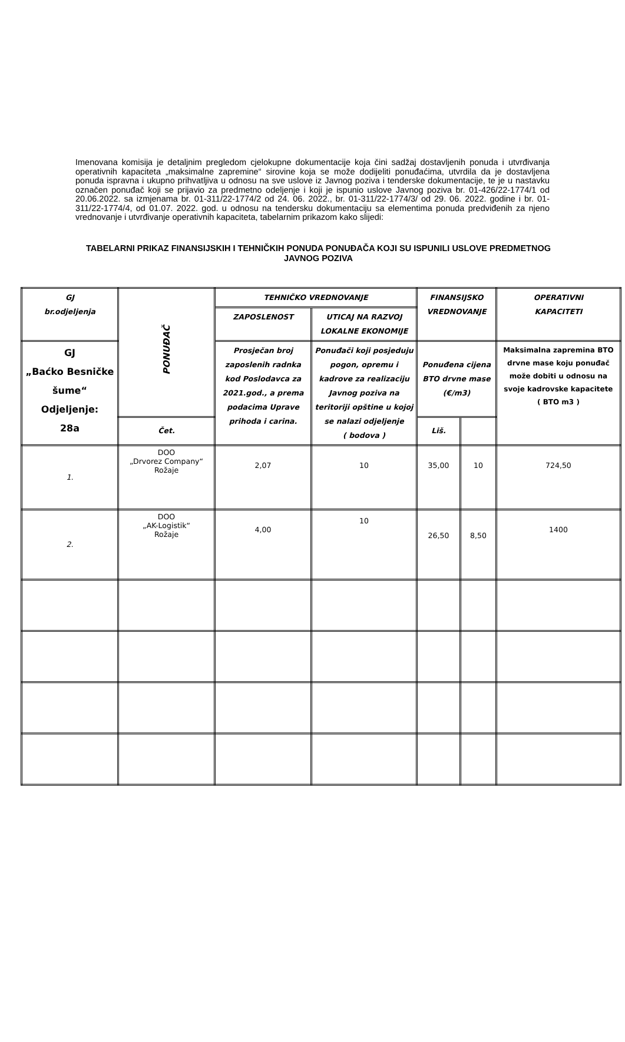Imenovana komisija je detaljnim pregledom cjelokupne dokumentacije koja čini sadžaj dostavljenih ponuda i utvrđivanja operativnih kapaciteta „maksimalne zapremine“ sirovine koja se može dodijeliti ponuđaćima, utvrdila da je dostavljena ponuda ispravna i ukupno prihvatljiva u odnosu na sve uslove iz Javnog poziva i tenderske dokumentacije, te je u nastavku označen ponuđač koji se prijavio za predmetno odeljenje i koji je ispunio uslove Javnog poziva br. 01-426/22-1774/1 od 20.06.2022. sa izmjenama br. 01-311/22-1774/2 od 24. 06. 2022., br. 01-311/22-1774/3/ od 29. 06. 2022. godine i br. 01-311/22-1774/4, od 01.07. 2022. god. u odnosu na tendersku dokumentaciju sa elementima ponuda predviđenih za njeno vrednovanje i utvrđivanje operativnih kapaciteta, tabelarnim prikazom kako slijedi:
TABELARNI PRIKAZ FINANSIJSKIH I TEHNIČKIH PONUDA PONUĐAČA KOJI SU ISPUNILI USLOVE PREDMETNOG JAVNOG POZIVA
| GJ br.odjeljenja | PONUĐAČ | TEHNIČKO VREDNOVANJE | | FINANSIJSKO VREDNOVANJE | | OPERATIVNI KAPACITETI |
| | | ZAPOSLENOST | UTICAJ NA RAZVOJ LOKALNE EKONOMIJE | | | |
| GJ „Baćko Besničke šume“ Odjeljenje: 28a | | Prosječan broj zaposlenih radnka kod Poslodavca za 2021.god., a prema podacima Uprave prihoda i carina. | Ponuđači koji posjeduju pogon, opremu i kadrove za realizaciju Javnog poziva na teritoriji opštine u kojoj se nalazi odjeljenje ( bodova ) | Ponuđena cijena BTO drvne mase (€/m3) | | Maksimalna zapremina BTO drvne mase koju ponuđač može dobiti u odnosu na svoje kadrovske kapacitete ( BTO m3 ) |
| | Čet. | | | Liš. | | |
| 1. | DOO „Drvorez Company“ Rožaje | 2,07 | 10 | 35,00 | 10 | 724,50 |
| 2. | DOO „AK-Logistik“ Rožaje | 4,00 | 10 | 26,50 | 8,50 | 1400 |